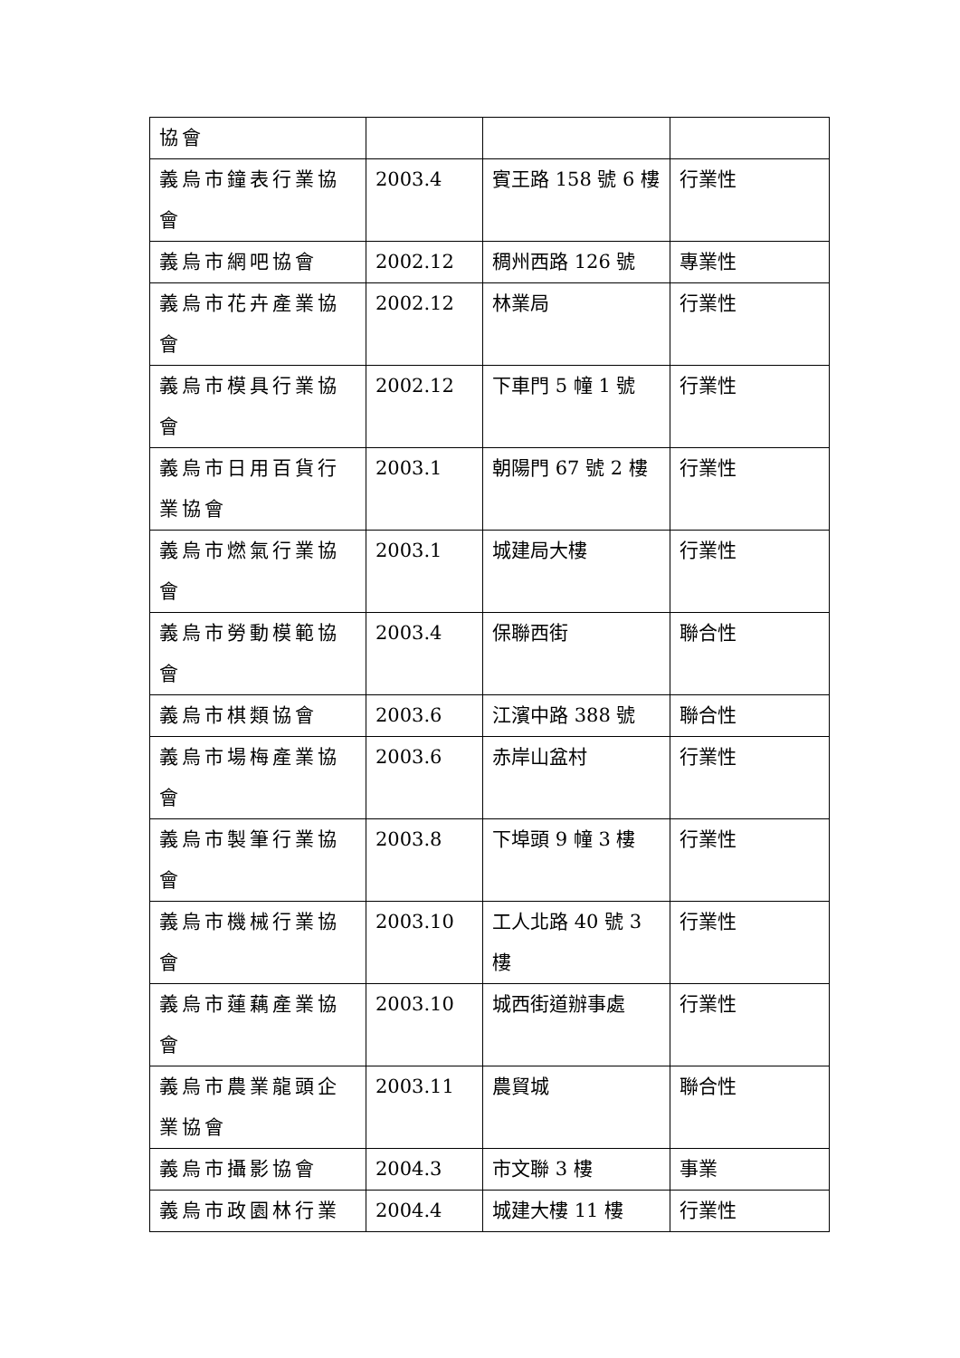| 協會 | | | |
| 義烏市鐘表行業協會 | 2003.4 | 賓王路 158 號 6 樓 | 行業性 |
| 義烏市網吧協會 | 2002.12 | 稠州西路 126 號 | 專業性 |
| 義烏市花卉產業協會 | 2002.12 | 林業局 | 行業性 |
| 義烏市模具行業協會 | 2002.12 | 下車門 5 幢 1 號 | 行業性 |
| 義烏市日用百貨行業協會 | 2003.1 | 朝陽門 67 號 2 樓 | 行業性 |
| 義烏市燃氣行業協會 | 2003.1 | 城建局大樓 | 行業性 |
| 義烏市勞動模範協會 | 2003.4 | 保聯西街 | 聯合性 |
| 義烏市棋類協會 | 2003.6 | 江濱中路 388 號 | 聯合性 |
| 義烏市場梅產業協會 | 2003.6 | 赤岸山盆村 | 行業性 |
| 義烏市製筆行業協會 | 2003.8 | 下埠頭 9 幢 3 樓 | 行業性 |
| 義烏市機械行業協會 | 2003.10 | 工人北路 40 號 3 樓 | 行業性 |
| 義烏市蓮藕產業協會 | 2003.10 | 城西街道辦事處 | 行業性 |
| 義烏市農業龍頭企業協會 | 2003.11 | 農貿城 | 聯合性 |
| 義烏市攝影協會 | 2004.3 | 市文聯 3 樓 | 事業 |
| 義烏市政園林行業 | 2004.4 | 城建大樓 11 樓 | 行業性 |